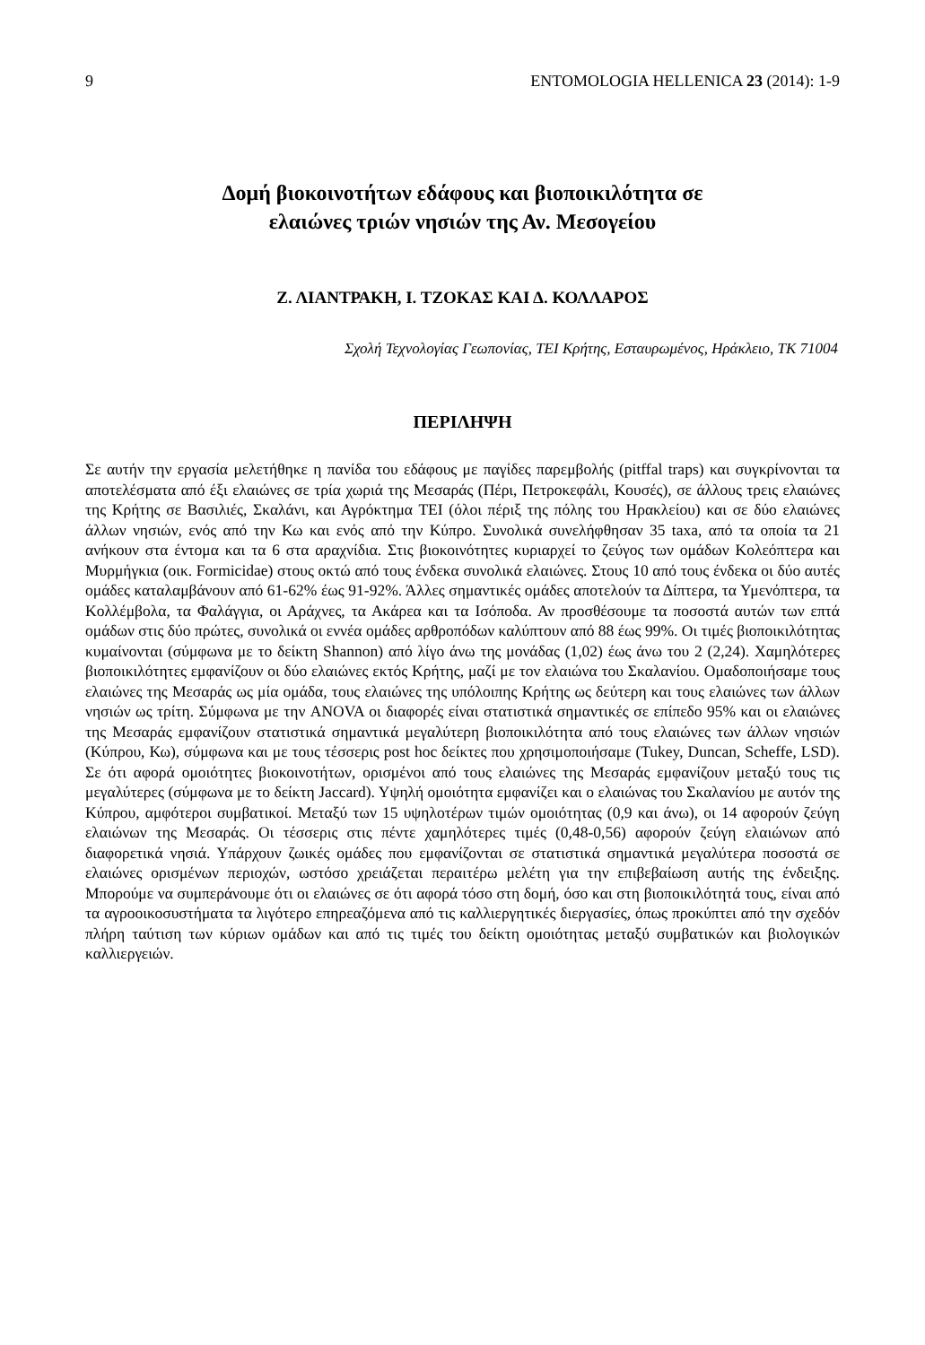9 ENTOMOLOGIA HELLENICA 23 (2014): 1-9
Δομή βιοκοινοτήτων εδάφους και βιοποικιλότητα σε
ελαιώνες τριών νησιών της Αν. Μεσογείου
Ζ. ΛΙΑΝΤΡΑΚΗ, Ι. ΤΖΟΚΑΣ ΚΑΙ Δ. ΚΟΛΛΑΡΟΣ
Σχολή Τεχνολογίας Γεωπονίας, ΤΕΙ Κρήτης, Εσταυρωμένος, Ηράκλειο, ΤΚ 71004
ΠΕΡΙΛΗΨΗ
Σε αυτήν την εργασία μελετήθηκε η πανίδα του εδάφους με παγίδες παρεμβολής (pitffal traps) και συγκρίνονται τα αποτελέσματα από έξι ελαιώνες σε τρία χωριά της Μεσαράς (Πέρι, Πετροκεφάλι, Κουσές), σε άλλους τρεις ελαιώνες της Κρήτης σε Βασιλιές, Σκαλάνι, και Αγρόκτημα ΤΕΙ (όλοι πέριξ της πόλης του Ηρακλείου) και σε δύο ελαιώνες άλλων νησιών, ενός από την Κω και ενός από την Κύπρο. Συνολικά συνελήφθησαν 35 taxa, από τα οποία τα 21 ανήκουν στα έντομα και τα 6 στα αραχνίδια. Στις βιοκοινότητες κυριαρχεί το ζεύγος των ομάδων Κολεόπτερα και Μυρμήγκια (οικ. Formicidae) στους οκτώ από τους ένδεκα συνολικά ελαιώνες. Στους 10 από τους ένδεκα οι δύο αυτές ομάδες καταλαμβάνουν από 61-62% έως 91-92%. Άλλες σημαντικές ομάδες αποτελούν τα Δίπτερα, τα Υμενόπτερα, τα Κολλέμβολα, τα Φαλάγγια, οι Αράχνες, τα Ακάρεα και τα Ισόποδα. Αν προσθέσουμε τα ποσοστά αυτών των επτά ομάδων στις δύο πρώτες, συνολικά οι εννέα ομάδες αρθροπόδων καλύπτουν από 88 έως 99%. Οι τιμές βιοποικιλότητας κυμαίνονται (σύμφωνα με το δείκτη Shannon) από λίγο άνω της μονάδας (1,02) έως άνω του 2 (2,24). Χαμηλότερες βιοποικιλότητες εμφανίζουν οι δύο ελαιώνες εκτός Κρήτης, μαζί με τον ελαιώνα του Σκαλανίου. Ομαδοποιήσαμε τους ελαιώνες της Μεσαράς ως μία ομάδα, τους ελαιώνες της υπόλοιπης Κρήτης ως δεύτερη και τους ελαιώνες των άλλων νησιών ως τρίτη. Σύμφωνα με την ANOVA οι διαφορές είναι στατιστικά σημαντικές σε επίπεδο 95% και οι ελαιώνες της Μεσαράς εμφανίζουν στατιστικά σημαντικά μεγαλύτερη βιοποικιλότητα από τους ελαιώνες των άλλων νησιών (Κύπρου, Κω), σύμφωνα και με τους τέσσερις post hoc δείκτες που χρησιμοποιήσαμε (Tukey, Duncan, Scheffe, LSD). Σε ότι αφορά ομοιότητες βιοκοινοτήτων, ορισμένοι από τους ελαιώνες της Μεσαράς εμφανίζουν μεταξύ τους τις μεγαλύτερες (σύμφωνα με το δείκτη Jaccard). Υψηλή ομοιότητα εμφανίζει και ο ελαιώνας του Σκαλανίου με αυτόν της Κύπρου, αμφότεροι συμβατικοί. Μεταξύ των 15 υψηλοτέρων τιμών ομοιότητας (0,9 και άνω), οι 14 αφορούν ζεύγη ελαιώνων της Μεσαράς. Οι τέσσερις στις πέντε χαμηλότερες τιμές (0,48-0,56) αφορούν ζεύγη ελαιώνων από διαφορετικά νησιά. Υπάρχουν ζωικές ομάδες που εμφανίζονται σε στατιστικά σημαντικά μεγαλύτερα ποσοστά σε ελαιώνες ορισμένων περιοχών, ωστόσο χρειάζεται περαιτέρω μελέτη για την επιβεβαίωση αυτής της ένδειξης. Μπορούμε να συμπεράνουμε ότι οι ελαιώνες σε ότι αφορά τόσο στη δομή, όσο και στη βιοποικιλότητά τους, είναι από τα αγροοικοσυστήματα τα λιγότερο επηρεαζόμενα από τις καλλιεργητικές διεργασίες, όπως προκύπτει από την σχεδόν πλήρη ταύτιση των κύριων ομάδων και από τις τιμές του δείκτη ομοιότητας μεταξύ συμβατικών και βιολογικών καλλιεργειών.